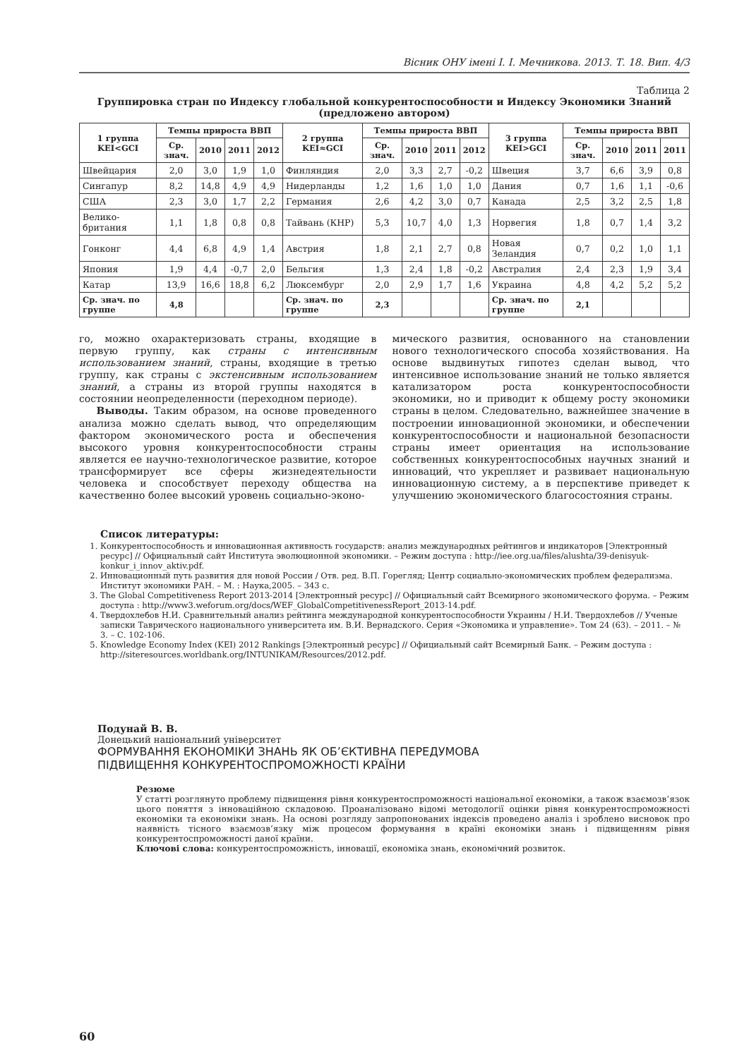Вісник ОНУ імені І. І. Мечникова. 2013. Т. 18. Вип. 4/3
Таблица 2
Группировка стран по Индексу глобальной конкурентоспособности и Индексу Экономики Знаний
(предложено автором)
| 1 группа KEI<GCI | Темпы прироста ВВП | | | | 2 группа KEI≈GCI | Темпы прироста ВВП | | | | 3 группа KEI>GCI | Темпы прироста ВВП | | | |
| --- | --- | --- | --- | --- | --- | --- | --- | --- | --- | --- | --- | --- | --- | --- |
| | Ср. знач. | 2010 | 2011 | 2012 | | Ср. знач. | 2010 | 2011 | 2012 | | Ср. знач. | 2010 | 2011 | 2011 |
| Швейцария | 2,0 | 3,0 | 1,9 | 1,0 | Финляндия | 2,0 | 3,3 | 2,7 | -0,2 | Швеция | 3,7 | 6,6 | 3,9 | 0,8 |
| Сингапур | 8,2 | 14,8 | 4,9 | 4,9 | Нидерланды | 1,2 | 1,6 | 1,0 | 1,0 | Дания | 0,7 | 1,6 | 1,1 | -0,6 |
| США | 2,3 | 3,0 | 1,7 | 2,2 | Германия | 2,6 | 4,2 | 3,0 | 0,7 | Канада | 2,5 | 3,2 | 2,5 | 1,8 |
| Велико-британия | 1,1 | 1,8 | 0,8 | 0,8 | Тайвань (КНР) | 5,3 | 10,7 | 4,0 | 1,3 | Норвегия | 1,8 | 0,7 | 1,4 | 3,2 |
| Гонконг | 4,4 | 6,8 | 4,9 | 1,4 | Австрия | 1,8 | 2,1 | 2,7 | 0,8 | Новая Зеландия | 0,7 | 0,2 | 1,0 | 1,1 |
| Япония | 1,9 | 4,4 | -0,7 | 2,0 | Бельгия | 1,3 | 2,4 | 1,8 | -0,2 | Австралия | 2,4 | 2,3 | 1,9 | 3,4 |
| Катар | 13,9 | 16,6 | 18,8 | 6,2 | Люксембург | 2,0 | 2,9 | 1,7 | 1,6 | Украина | 4,8 | 4,2 | 5,2 | 5,2 |
| Ср. знач. по группе | 4,8 | | | | Ср. знач. по группе | 2,3 | | | | Ср. знач. по группе | 2,1 | | | |
го, можно охарактеризовать страны, входящие в первую группу, как страны с интенсивным использованием знаний, страны, входящие в третью группу, как страны с экстенсивным использованием знаний, а страны из второй группы находятся в состоянии неопределенности (переходном периоде).
Выводы. Таким образом, на основе проведенного анализа можно сделать вывод, что определяющим фактором экономического роста и обеспечения высокого уровня конкурентоспособности страны является ее научно-технологическое развитие, которое трансформирует все сферы жизнедеятельности человека и способствует переходу общества на качественно более высокий уровень социально-эконо-
мического развития, основанного на становлении нового технологического способа хозяйствования. На основе выдвинутых гипотез сделан вывод, что интенсивное использование знаний не только является катализатором роста конкурентоспособности экономики, но и приводит к общему росту экономики страны в целом. Следовательно, важнейшее значение в построении инновационной экономики, и обеспечении конкурентоспособности и национальной безопасности страны имеет ориентация на использование собственных конкурентоспособных научных знаний и инноваций, что укрепляет и развивает национальную инновационную систему, а в перспективе приведет к улучшению экономического благосостояния страны.
Список литературы:
1. Конкурентоспособность и инновационная активность государств: анализ международных рейтингов и индикаторов [Электронный ресурс] // Официальный сайт Института эволюционной экономики. – Режим доступа : http://iee.org.ua/files/alushta/39-denisyuk-konkur_i_innov_aktiv.pdf.
2. Инновационный путь развития для новой России / Отв. ред. В.П. Горегляд; Центр социально-экономических проблем федерализма. Институт экономики РАН. – М. : Наука,2005. – 343 с.
3. The Global Competitiveness Report 2013-2014 [Электронный ресурс] // Официальный сайт Всемирного экономического форума. – Режим доступа : http://www3.weforum.org/docs/WEF_GlobalCompetitivenessReport_2013-14.pdf.
4. Твердохлебов Н.И. Сравнительный анализ рейтинга международной конкурентоспособности Украины / Н.И. Твердохлебов // Ученые записки Таврического национального университета им. В.И. Вернадского. Серия «Экономика и управление». Том 24 (63). – 2011. – № 3. – С. 102-106.
5. Knowledge Economy Index (KEI) 2012 Rankings [Электронный ресурс] // Официальный сайт Всемирный Банк. – Режим доступа : http://siteresources.worldbank.org/INTUNIKAM/Resources/2012.pdf.
Подунай В. В.
Донецький національний університет
ФОРМУВАННЯ ЕКОНОМІКИ ЗНАНЬ ЯК ОБ’ЄКТИВНА ПЕРЕДУМОВА
ПІДВИЩЕННЯ КОНКУРЕНТОСПРОМОЖНОСТІ КРАЇНИ
Резюме
У статті розглянуто проблему підвищення рівня конкурентоспроможності національної економіки, а також взаємозв’язок цього поняття з інноваційною складовою. Проаналізовано відомі методології оцінки рівня конкурентоспроможності економіки та економіки знань. На основі розгляду запропонованих індексів проведено аналіз і зроблено висновок про наявність тісного взаємозв’язку між процесом формування в країні економіки знань і підвищенням рівня конкурентоспроможності даної країни.
Ключові слова: конкурентоспроможність, інновації, економіка знань, економічний розвиток.
60